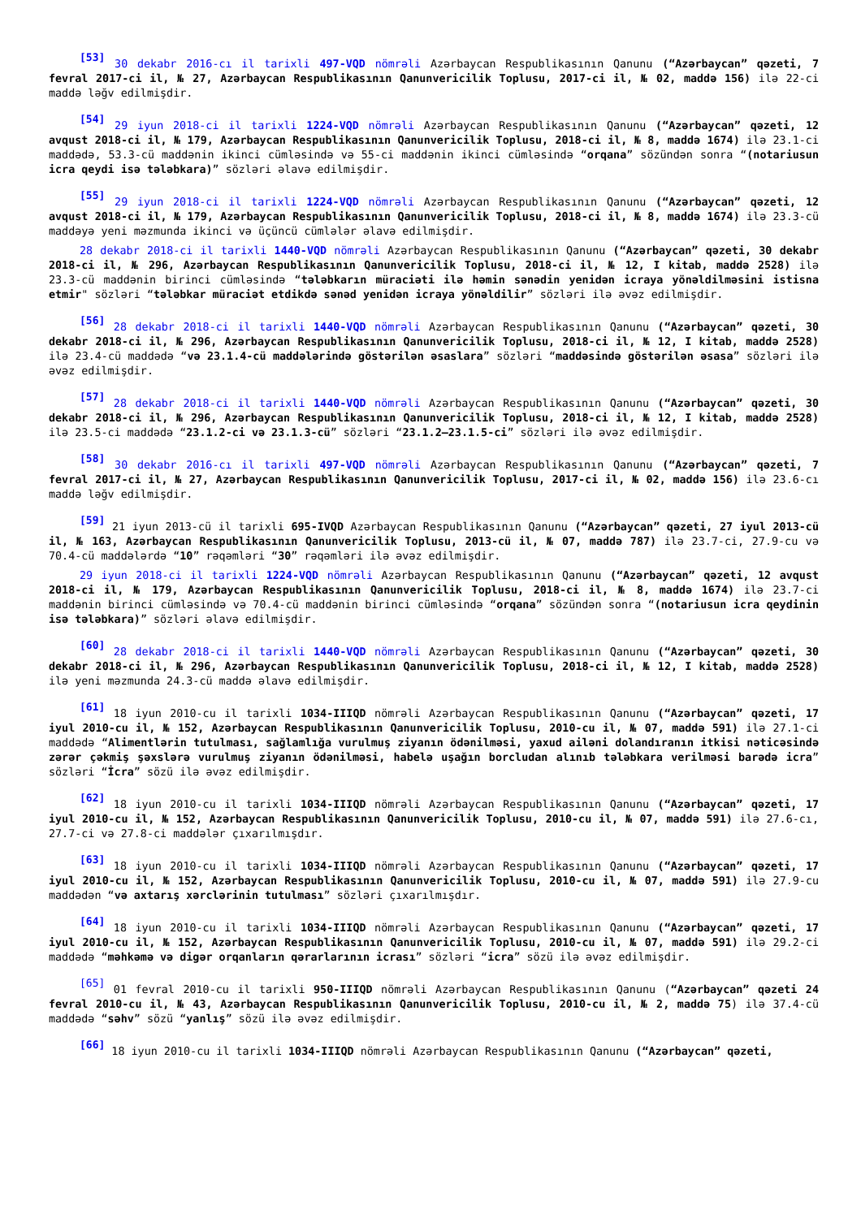<sup>[53]</sup> 30 dekabr 2016-cı il tarixli 497-VQD nömrəli Azərbaycan Respublikasının Qanunu (“Azərbaycan” qəzeti, 7 fevral 2017-ci il, № 27, Azərbaycan Respublikasının Qanunvericilik Toplusu, 2017-ci il, № 02, maddə 156) ilə 22-ci maddə ləğv edilmişdir.
<sup>[54]</sup> 29 iyun 2018-ci il tarixli 1224-VQD nömrəli Azərbaycan Respublikasının Qanunu (“Azərbaycan” qəzeti, 12 avqust 2018-ci il, № 179, Azərbaycan Respublikasının Qanunvericilik Toplusu, 2018-ci il, № 8, maddə 1674) ilə 23.1-ci maddədə, 53.3-cü maddənin ikinci cümləsində və 55-ci maddənin ikinci cümləsində “orqana” sözündən sonra “(notariusun icra qeydi isə tələbkara)” sözləri əlavə edilmişdir.
<sup>[55]</sup> 29 iyun 2018-ci il tarixli 1224-VQD nömrəli Azərbaycan Respublikasının Qanunu (“Azərbaycan” qəzeti, 12 avqust 2018-ci il, № 179, Azərbaycan Respublikasının Qanunvericilik Toplusu, 2018-ci il, № 8, maddə 1674) ilə 23.3-cü maddəyə yeni məzmunda ikinci və üçüncü cümlələr əlavə edilmişdir.
28 dekabr 2018-ci il tarixli 1440-VQD nömrəli Azərbaycan Respublikasının Qanunu (“Azərbaycan” qəzeti, 30 dekabr 2018-ci il, № 296, Azərbaycan Respublikasının Qanunvericilik Toplusu, 2018-ci il, № 12, I kitab, maddə 2528) ilə 23.3-cü maddənin birinci cümləsində “tələbkarın müraciəti ilə həmin sənədin yenidən icraya yönəldilməsini istisna etmir" sözləri “tələbkar müraciət etdikdə sənəd yenidən icraya yönəldilir” sözləri ilə əvəz edilmişdir.
<sup>[56]</sup> 28 dekabr 2018-ci il tarixli 1440-VQD nömrəli Azərbaycan Respublikasının Qanunu (“Azərbaycan” qəzeti, 30 dekabr 2018-ci il, № 296, Azərbaycan Respublikasının Qanunvericilik Toplusu, 2018-ci il, № 12, I kitab, maddə 2528) ilə 23.4-cü maddədə “və 23.1.4-cü maddələrində göstərilən əsaslara” sözləri “maddəsində göstərilən əsasa” sözləri ilə əvəz edilmişdir.
<sup>[57]</sup> 28 dekabr 2018-ci il tarixli 1440-VQD nömrəli Azərbaycan Respublikasının Qanunu (“Azərbaycan” qəzeti, 30 dekabr 2018-ci il, № 296, Azərbaycan Respublikasının Qanunvericilik Toplusu, 2018-ci il, № 12, I kitab, maddə 2528) ilə 23.5-ci maddədə “23.1.2-ci və 23.1.3-cü” sözləri “23.1.2–23.1.5-ci” sözləri ilə əvəz edilmişdir.
<sup>[58]</sup> 30 dekabr 2016-cı il tarixli 497-VQD nömrəli Azərbaycan Respublikasının Qanunu (“Azərbaycan” qəzeti, 7 fevral 2017-ci il, № 27, Azərbaycan Respublikasının Qanunvericilik Toplusu, 2017-ci il, № 02, maddə 156) ilə 23.6-cı maddə ləğv edilmişdir.
<sup>[59]</sup> 21 iyun 2013-cü il tarixli 695-IVQD Azərbaycan Respublikasının Qanunu (“Azərbaycan” qəzeti, 27 iyul 2013-cü il, № 163, Azərbaycan Respublikasının Qanunvericilik Toplusu, 2013-cü il, № 07, maddə 787) ilə 23.7-ci, 27.9-cu və 70.4-cü maddələrdə “10” rəqəmləri “30” rəqəmləri ilə əvəz edilmişdir.
29 iyun 2018-ci il tarixli 1224-VQD nömrəli Azərbaycan Respublikasının Qanunu (“Azərbaycan” qəzeti, 12 avqust 2018-ci il, № 179, Azərbaycan Respublikasının Qanunvericilik Toplusu, 2018-ci il, № 8, maddə 1674) ilə 23.7-ci maddənin birinci cümləsində və 70.4-cü maddənin birinci cümləsində “orqana” sözündən sonra “(notariusun icra qeydinin isə tələbkara)” sözləri əlavə edilmişdir.
<sup>[60]</sup> 28 dekabr 2018-ci il tarixli 1440-VQD nömrəli Azərbaycan Respublikasının Qanunu (“Azərbaycan” qəzeti, 30 dekabr 2018-ci il, № 296, Azərbaycan Respublikasının Qanunvericilik Toplusu, 2018-ci il, № 12, I kitab, maddə 2528) ilə yeni məzmunda 24.3-cü maddə əlavə edilmişdir.
<sup>[61]</sup> 18 iyun 2010-cu il tarixli 1034-IIIQD nömrəli Azərbaycan Respublikasının Qanunu (“Azərbaycan” qəzeti, 17 iyul 2010-cu il, № 152, Azərbaycan Respublikasının Qanunvericilik Toplusu, 2010-cu il, № 07, maddə 591) ilə 27.1-ci maddədə “Alimentlərin tutulması, sağlamlığa vurulmuş ziyanın ödənilməsi, yaxud ailəni dolandıranın itkisi nəticəsində zərər çəkmiş şəxslərə vurulmuş ziyanın ödənilməsi, habelə uşağın borcludan alınıb tələbkara verilməsi barədə icra” sözləri “İcra” sözü ilə əvəz edilmişdir.
<sup>[62]</sup> 18 iyun 2010-cu il tarixli 1034-IIIQD nömrəli Azərbaycan Respublikasının Qanunu (“Azərbaycan” qəzeti, 17 iyul 2010-cu il, № 152, Azərbaycan Respublikasının Qanunvericilik Toplusu, 2010-cu il, № 07, maddə 591) ilə 27.6-cı, 27.7-ci və 27.8-ci maddələr çıxarılmışdır.
<sup>[63]</sup> 18 iyun 2010-cu il tarixli 1034-IIIQD nömrəli Azərbaycan Respublikasının Qanunu (“Azərbaycan” qəzeti, 17 iyul 2010-cu il, № 152, Azərbaycan Respublikasının Qanunvericilik Toplusu, 2010-cu il, № 07, maddə 591) ilə 27.9-cu maddədən “və axtarış xərclərinin tutulması” sözləri çıxarılmışdır.
<sup>[64]</sup> 18 iyun 2010-cu il tarixli 1034-IIIQD nömrəli Azərbaycan Respublikasının Qanunu (“Azərbaycan” qəzeti, 17 iyul 2010-cu il, № 152, Azərbaycan Respublikasının Qanunvericilik Toplusu, 2010-cu il, № 07, maddə 591) ilə 29.2-ci maddədə “məhkəmə və digər orqanların qərarlarının icrası” sözləri “icra” sözü ilə əvəz edilmişdir.
<sup>[65]</sup> 01 fevral 2010-cu il tarixli 950-IIIQD nömrəli Azərbaycan Respublikasının Qanunu (“Azərbaycan” qəzeti 24 fevral 2010-cu il, № 43, Azərbaycan Respublikasının Qanunvericilik Toplusu, 2010-cu il, № 2, maddə 75) ilə 37.4-cü maddədə “səhv” sözü “yanlış” sözü ilə əvəz edilmişdir.
<sup>[66]</sup> 18 iyun 2010-cu il tarixli 1034-IIIQD nömrəli Azərbaycan Respublikasının Qanunu (“Azərbaycan” qəzeti,